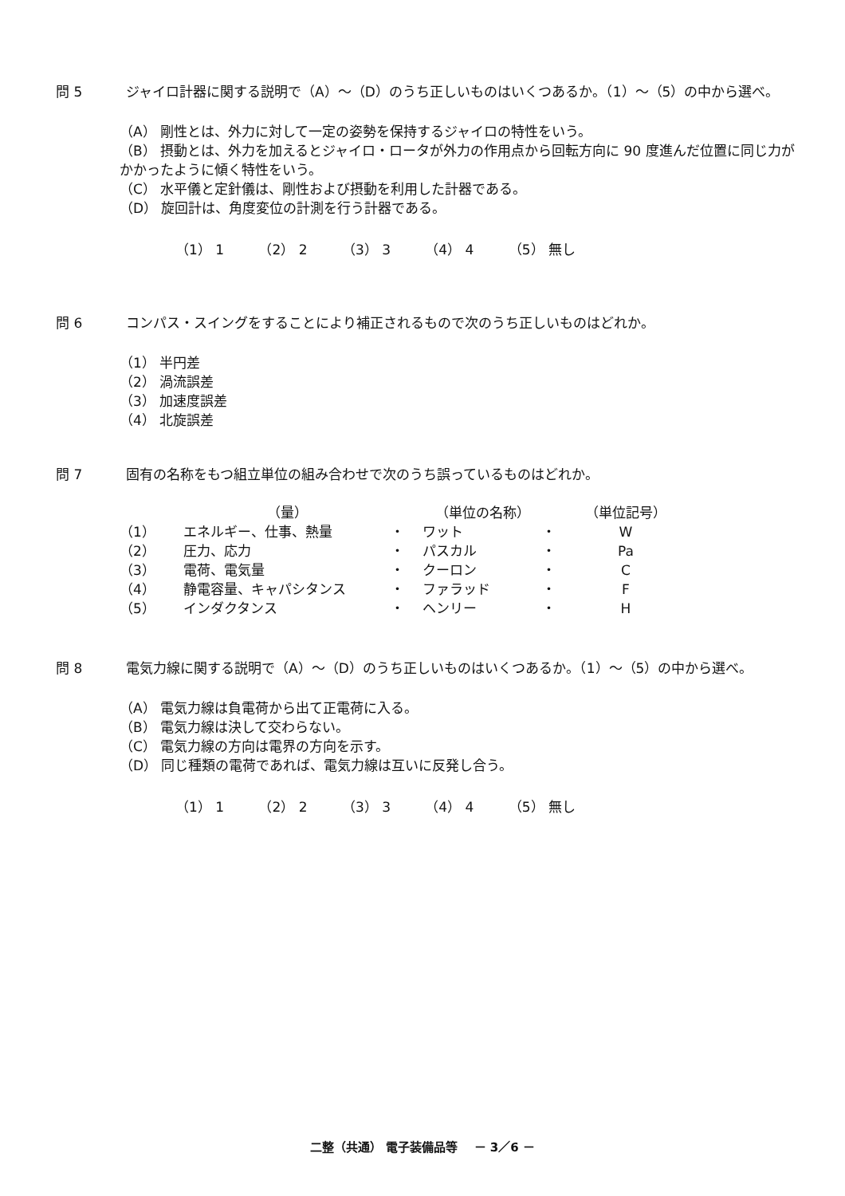問 5 ジャイロ計器に関する説明で（A）～（D）のうち正しいものはいくつあるか。（1）～（5）の中から選べ。
（A） 剛性とは、外力に対して一定の姿勢を保持するジャイロの特性をいう。
（B） 摂動とは、外力を加えるとジャイロ・ロータが外力の作用点から回転方向に 90 度進んだ位置に同じ力がかかったように傾く特性をいう。
（C） 水平儀と定針儀は、剛性および摂動を利用した計器である。
（D） 旋回計は、角度変位の計測を行う計器である。
（1） 1 （2） 2 （3） 3 （4） 4 （5） 無し
問 6 コンパス・スイングをすることにより補正されるもので次のうち正しいものはどれか。
（1） 半円差
（2） 渦流誤差
（3） 加速度誤差
（4） 北旋誤差
問 7 固有の名称をもつ組立単位の組み合わせで次のうち誤っているものはどれか。
| | （量） | | （単位の名称） | | （単位記号） |
| --- | --- | --- | --- | --- | --- |
| （1） | エネルギー、仕事、熱量 | ・ | ワット | ・ | W |
| （2） | 圧力、応力 | ・ | パスカル | ・ | Pa |
| （3） | 電荷、電気量 | ・ | クーロン | ・ | C |
| （4） | 静電容量、キャパシタンス | ・ | ファラッド | ・ | F |
| （5） | インダクタンス | ・ | ヘンリー | ・ | H |
問 8 電気力線に関する説明で（A）～（D）のうち正しいものはいくつあるか。（1）～（5）の中から選べ。
（A） 電気力線は負電荷から出て正電荷に入る。
（B） 電気力線は決して交わらない。
（C） 電気力線の方向は電界の方向を示す。
（D） 同じ種類の電荷であれば、電気力線は互いに反発し合う。
（1） 1 （2） 2 （3） 3 （4） 4 （5） 無し
二整（共通） 電子装備品等 　－ 3／6 －